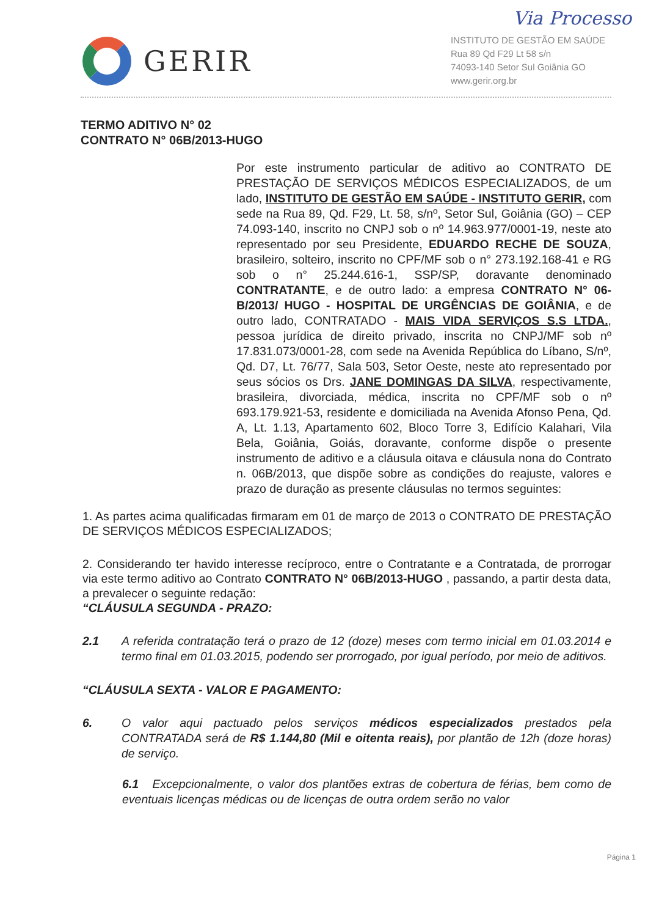Via Processo
GERIR
INSTITUTO DE GESTÃO EM SAÚDE
Rua 89 Qd F29 Lt 58 s/n
74093-140 Setor Sul Goiânia GO
www.gerir.org.br
TERMO ADITIVO N° 02
CONTRATO N° 06B/2013-HUGO
Por este instrumento particular de aditivo ao CONTRATO DE PRESTAÇÃO DE SERVIÇOS MÉDICOS ESPECIALIZADOS, de um lado, INSTITUTO DE GESTÃO EM SAÚDE - INSTITUTO GERIR, com sede na Rua 89, Qd. F29, Lt. 58, s/nº, Setor Sul, Goiânia (GO) – CEP 74.093-140, inscrito no CNPJ sob o nº 14.963.977/0001-19, neste ato representado por seu Presidente, EDUARDO RECHE DE SOUZA, brasileiro, solteiro, inscrito no CPF/MF sob o n° 273.192.168-41 e RG sob o n° 25.244.616-1, SSP/SP, doravante denominado CONTRATANTE, e de outro lado: a empresa CONTRATO N° 06-B/2013/ HUGO - HOSPITAL DE URGÊNCIAS DE GOIÂNIA, e de outro lado, CONTRATADO - MAIS VIDA SERVIÇOS S.S LTDA., pessoa jurídica de direito privado, inscrita no CNPJ/MF sob nº 17.831.073/0001-28, com sede na Avenida República do Líbano, S/nº, Qd. D7, Lt. 76/77, Sala 503, Setor Oeste, neste ato representado por seus sócios os Drs. JANE DOMINGAS DA SILVA, respectivamente, brasileira, divorciada, médica, inscrita no CPF/MF sob o nº 693.179.921-53, residente e domiciliada na Avenida Afonso Pena, Qd. A, Lt. 1.13, Apartamento 602, Bloco Torre 3, Edifício Kalahari, Vila Bela, Goiânia, Goiás, doravante, conforme dispõe o presente instrumento de aditivo e a cláusula oitava e cláusula nona do Contrato n. 06B/2013, que dispõe sobre as condições do reajuste, valores e prazo de duração as presente cláusulas no termos seguintes:
1. As partes acima qualificadas firmaram em 01 de março de 2013 o CONTRATO DE PRESTAÇÃO DE SERVIÇOS MÉDICOS ESPECIALIZADOS;
2. Considerando ter havido interesse recíproco, entre o Contratante e a Contratada, de prorrogar via este termo aditivo ao Contrato CONTRATO N° 06B/2013-HUGO , passando, a partir desta data, a prevalecer o seguinte redação:
“CLÁUSULA SEGUNDA - PRAZO:
2.1 A referida contratação terá o prazo de 12 (doze) meses com termo inicial em 01.03.2014 e termo final em 01.03.2015, podendo ser prorrogado, por igual período, por meio de aditivos.
“CLÁUSULA SEXTA - VALOR E PAGAMENTO:
6. O valor aqui pactuado pelos serviços médicos especializados prestados pela CONTRATADA será de R$ 1.144,80 (Mil e oitenta reais), por plantão de 12h (doze horas) de serviço.
6.1 Excepcionalmente, o valor dos plantões extras de cobertura de férias, bem como de eventuais licenças médicas ou de licenças de outra ordem serão no valor
Página 1